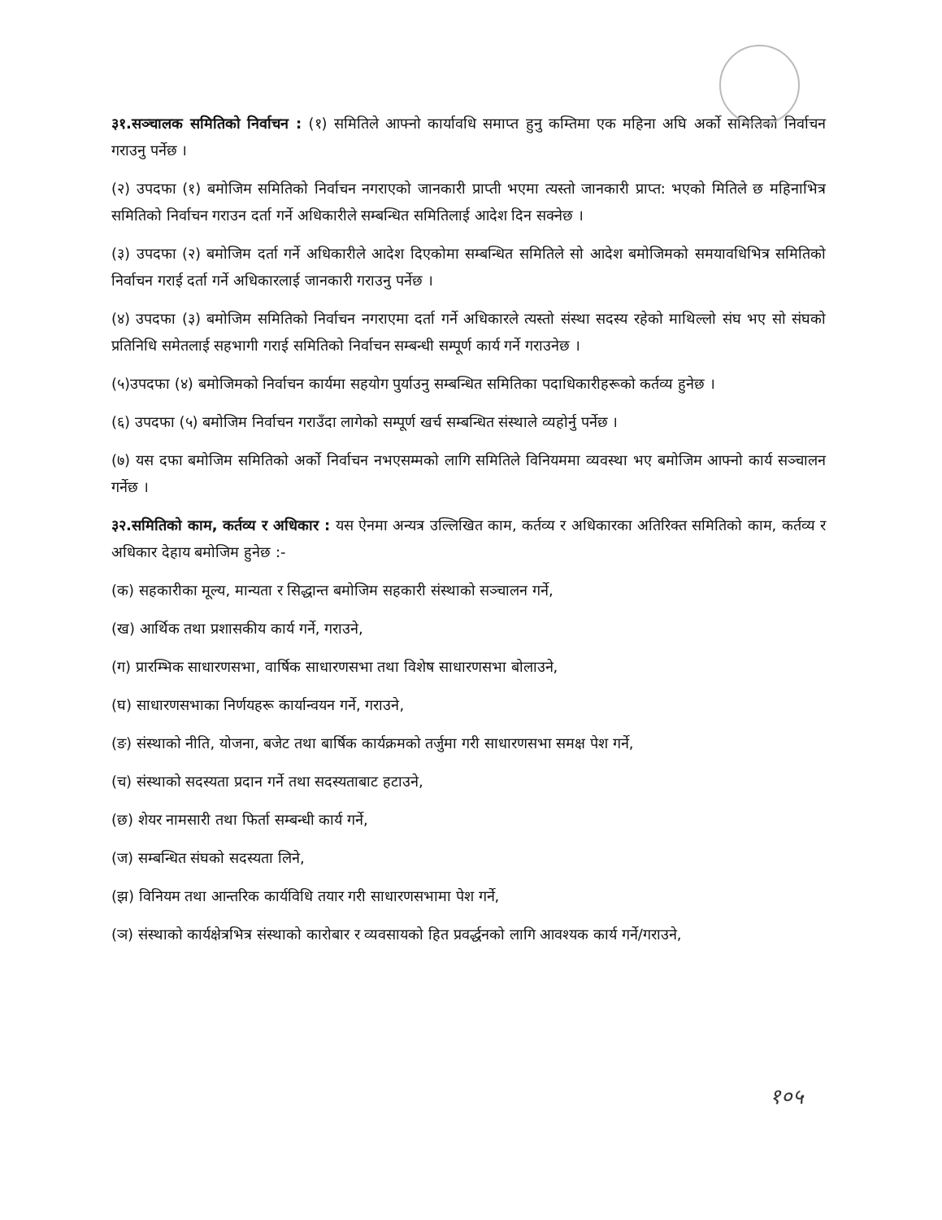३१.सञ्चालक समितिको निर्वाचन : (१) समितिले आफ्नो कार्यावधि समाप्त हुनु कम्तिमा एक महिना अघि अर्को समितिको निर्वाचन गराउनु पर्नेछ ।
(२) उपदफा (१) बमोजिम समितिको निर्वाचन नगराएको जानकारी प्राप्ती भएमा त्यस्तो जानकारी प्राप्त: भएको मितिले छ महिनाभित्र समितिको निर्वाचन गराउन दर्ता गर्ने अधिकारीले सम्बन्धित समितिलाई आदेश दिन सक्नेछ ।
(३) उपदफा (२) बमोजिम दर्ता गर्ने अधिकारीले आदेश दिएकोमा सम्बन्धित समितिले सो आदेश बमोजिमको समयावधिभित्र समितिको निर्वाचन गराई दर्ता गर्ने अधिकारलाई जानकारी गराउनु पर्नेछ ।
(४) उपदफा (३) बमोजिम समितिको निर्वाचन नगराएमा दर्ता गर्ने अधिकारले त्यस्तो संस्था सदस्य रहेको माथिल्लो संघ भए सो संघको प्रतिनिधि समेतलाई सहभागी गराई समितिको निर्वाचन सम्बन्धी सम्पूर्ण कार्य गर्ने गराउनेछ ।
(५)उपदफा (४) बमोजिमको निर्वाचन कार्यमा सहयोग पुर्याउनु सम्बन्धित समितिका पदाधिकारीहरूको कर्तव्य हुनेछ ।
(६) उपदफा (५) बमोजिम निर्वाचन गराउँदा लागेको सम्पूर्ण खर्च सम्बन्धित संस्थाले व्यहोर्नु पर्नेछ ।
(७) यस दफा बमोजिम समितिको अर्को निर्वाचन नभएसम्मको लागि समितिले विनियममा व्यवस्था भए बमोजिम आफ्नो कार्य सञ्चालन गर्नेछ ।
३२.समितिको काम, कर्तव्य र अधिकार : यस ऐनमा अन्यत्र उल्लिखित काम, कर्तव्य र अधिकारका अतिरिक्त समितिको काम, कर्तव्य र अधिकार देहाय बमोजिम हुनेछ :-
(क) सहकारीका मूल्य, मान्यता र सिद्धान्त बमोजिम सहकारी संस्थाको सञ्चालन गर्ने,
(ख) आर्थिक तथा प्रशासकीय कार्य गर्ने, गराउने,
(ग) प्रारम्भिक साधारणसभा, वार्षिक साधारणसभा तथा विशेष साधारणसभा बोलाउने,
(घ) साधारणसभाका निर्णयहरू कार्यान्वयन गर्ने, गराउने,
(ङ) संस्थाको नीति, योजना, बजेट तथा बार्षिक कार्यक्रमको तर्जुमा गरी साधारणसभा समक्ष पेश गर्ने,
(च) संस्थाको सदस्यता प्रदान गर्ने तथा सदस्यताबाट हटाउने,
(छ) शेयर नामसारी तथा फिर्ता सम्बन्धी कार्य गर्ने,
(ज) सम्बन्धित संघको सदस्यता लिने,
(झ) विनियम तथा आन्तरिक कार्यविधि तयार गरी साधारणसभामा पेश गर्ने,
(ञ) संस्थाको कार्यक्षेत्रभित्र संस्थाको कारोबार र व्यवसायको हित प्रवर्द्धनको लागि आवश्यक कार्य गर्ने/गराउने,
१०५